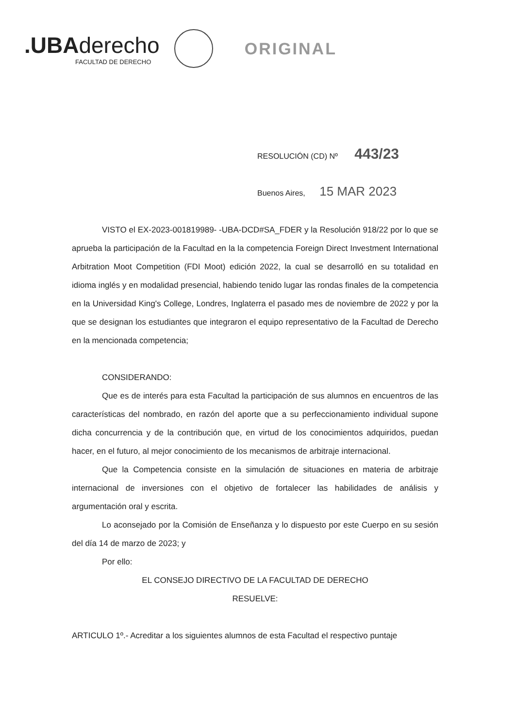.UBAderecho
FACULTAD DE DERECHO
ORIGINAL
RESOLUCIÓN (CD) Nº 443/23
Buenos Aires, 15 MAR 2023
VISTO el EX-2023-001819989- -UBA-DCD#SA_FDER y la Resolución 918/22 por lo que se aprueba la participación de la Facultad en la la competencia Foreign Direct Investment International Arbitration Moot Competition (FDI Moot) edición 2022, la cual se desarrolló en su totalidad en idioma inglés y en modalidad presencial, habiendo tenido lugar las rondas finales de la competencia en la Universidad King's College, Londres, Inglaterra el pasado mes de noviembre de 2022 y por la que se designan los estudiantes que integraron el equipo representativo de la Facultad de Derecho en la mencionada competencia;
CONSIDERANDO:
Que es de interés para esta Facultad la participación de sus alumnos en encuentros de las características del nombrado, en razón del aporte que a su perfeccionamiento individual supone dicha concurrencia y de la contribución que, en virtud de los conocimientos adquiridos, puedan hacer, en el futuro, al mejor conocimiento de los mecanismos de arbitraje internacional.
Que la Competencia consiste en la simulación de situaciones en materia de arbitraje internacional de inversiones con el objetivo de fortalecer las habilidades de análisis y argumentación oral y escrita.
Lo aconsejado por la Comisión de Enseñanza y lo dispuesto por este Cuerpo en su sesión del día 14 de marzo de 2023; y
Por ello:
EL CONSEJO DIRECTIVO DE LA FACULTAD DE DERECHO
RESUELVE:
ARTICULO 1º.- Acreditar a los siguientes alumnos de esta Facultad el respectivo puntaje